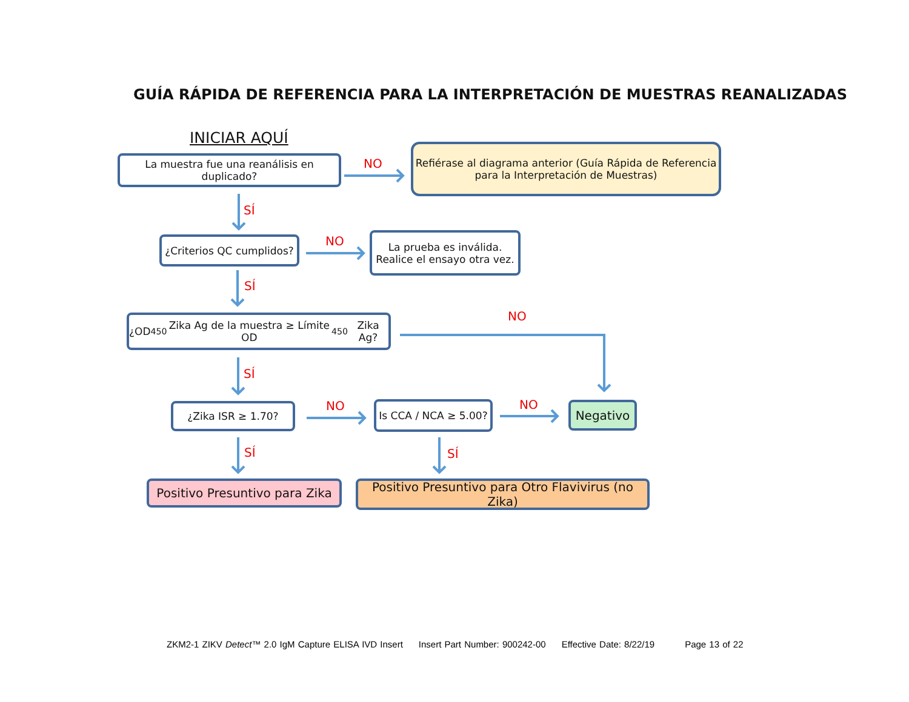GUÍA RÁPIDA DE REFERENCIA PARA LA INTERPRETACIÓN DE MUESTRAS REANALIZADAS
INICIAR AQUÍ
La muestra fue una reanálisis en duplicado?
NO
Refiérase al diagrama anterior (Guía Rápida de Referencia
para la Interpretación de Muestras)
SÍ
¿Criterios QC cumplidos?
NO
La prueba es inválida.
Realice el ensayo otra vez.
SÍ
¿OD<sub>450</sub> Zika Ag de la muestra ≥ Límite OD<sub>450</sub> Zika Ag?
NO
SÍ
¿Zika ISR ≥ 1.70? NO
Is CCA / NCA ≥ 5.00?
NO Negativo
SÍ SÍ
Positivo Presuntivo para Zika
Positivo Presuntivo para Otro Flavivirus (no Zika)
ZKM2-1 ZIKV Detect™ 2.0 IgM Capture ELISA IVD Insert Insert Part Number: 900242-00 Effective Date: 8/22/19 Page 13 of 22